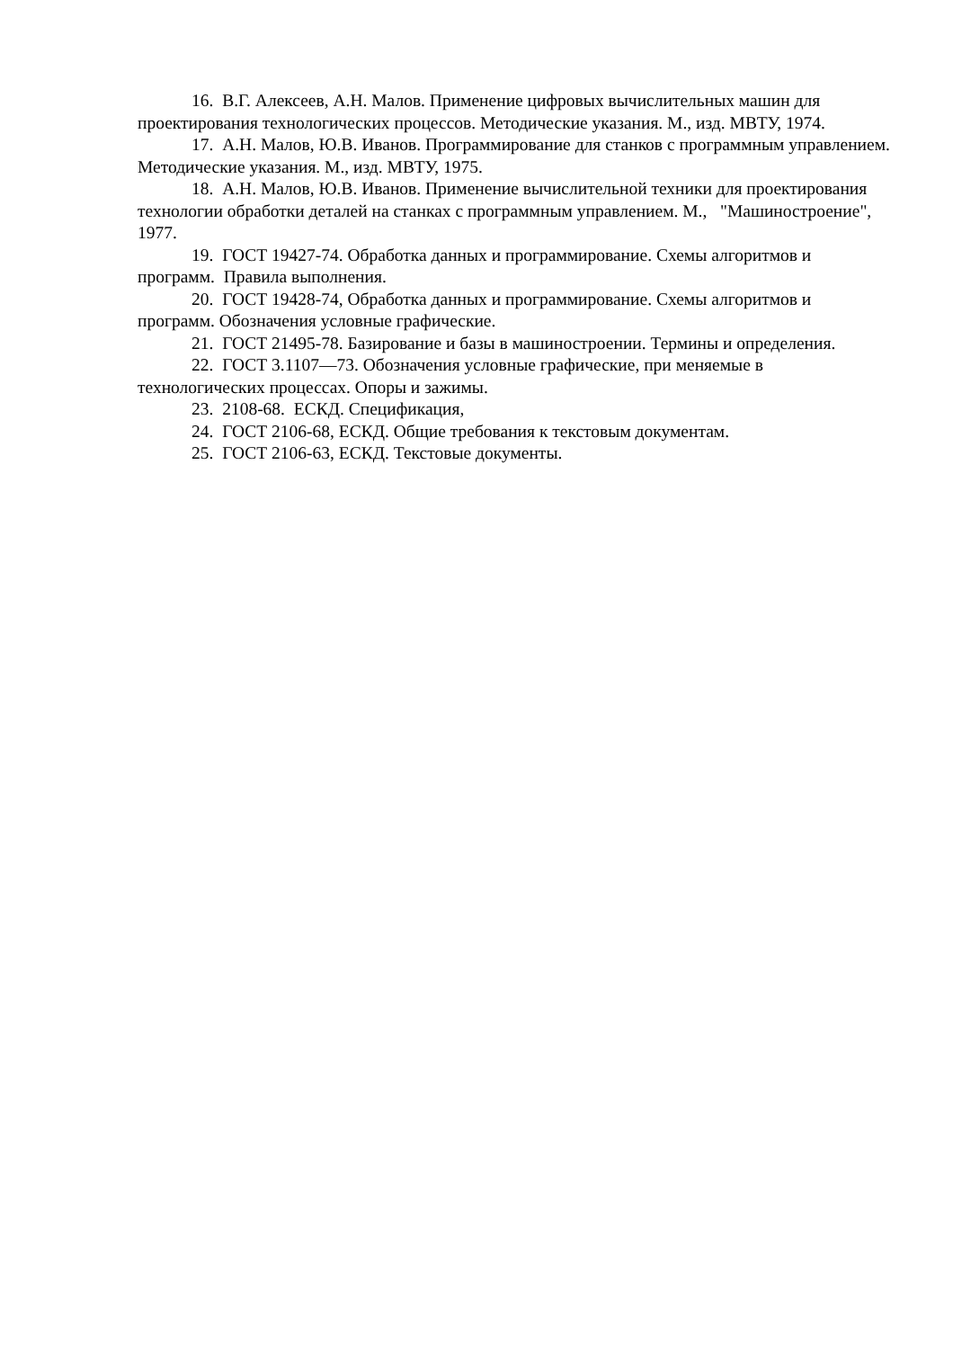16. В.Г. Алексеев, А.Н. Малов. Применение цифровых вычислительных машин для проектирования технологических процессов. Методические указания. М., изд. МВТУ, 1974.
17. А.Н. Малов, Ю.В. Иванов. Программирование для станков с программным управлением. Методические указания. М., изд. МВТУ, 1975.
18. А.Н. Малов, Ю.В. Иванов. Применение вычислительной техники для проектирования технологии обработки деталей на станках с программным управлением. М., "Машиностроение", 1977.
19. ГОСТ 19427-74. Обработка данных и программирование. Схемы алгоритмов и программ. Правила выполнения.
20. ГОСТ 19428-74, Обработка данных и программирование. Схемы алгоритмов и программ. Обозначения условные графические.
21. ГОСТ 21495-78. Базирование и базы в машиностроении. Термины и определения.
22. ГОСТ 3.1107—73. Обозначения условные графические, при меняемые в технологических процессах. Опоры и зажимы.
23. 2108-68. ЕСКД. Спецификация,
24. ГОСТ 2106-68, ЕСКД. Общие требования к текстовым документам.
25. ГОСТ 2106-63, ЕСКД. Текстовые документы.